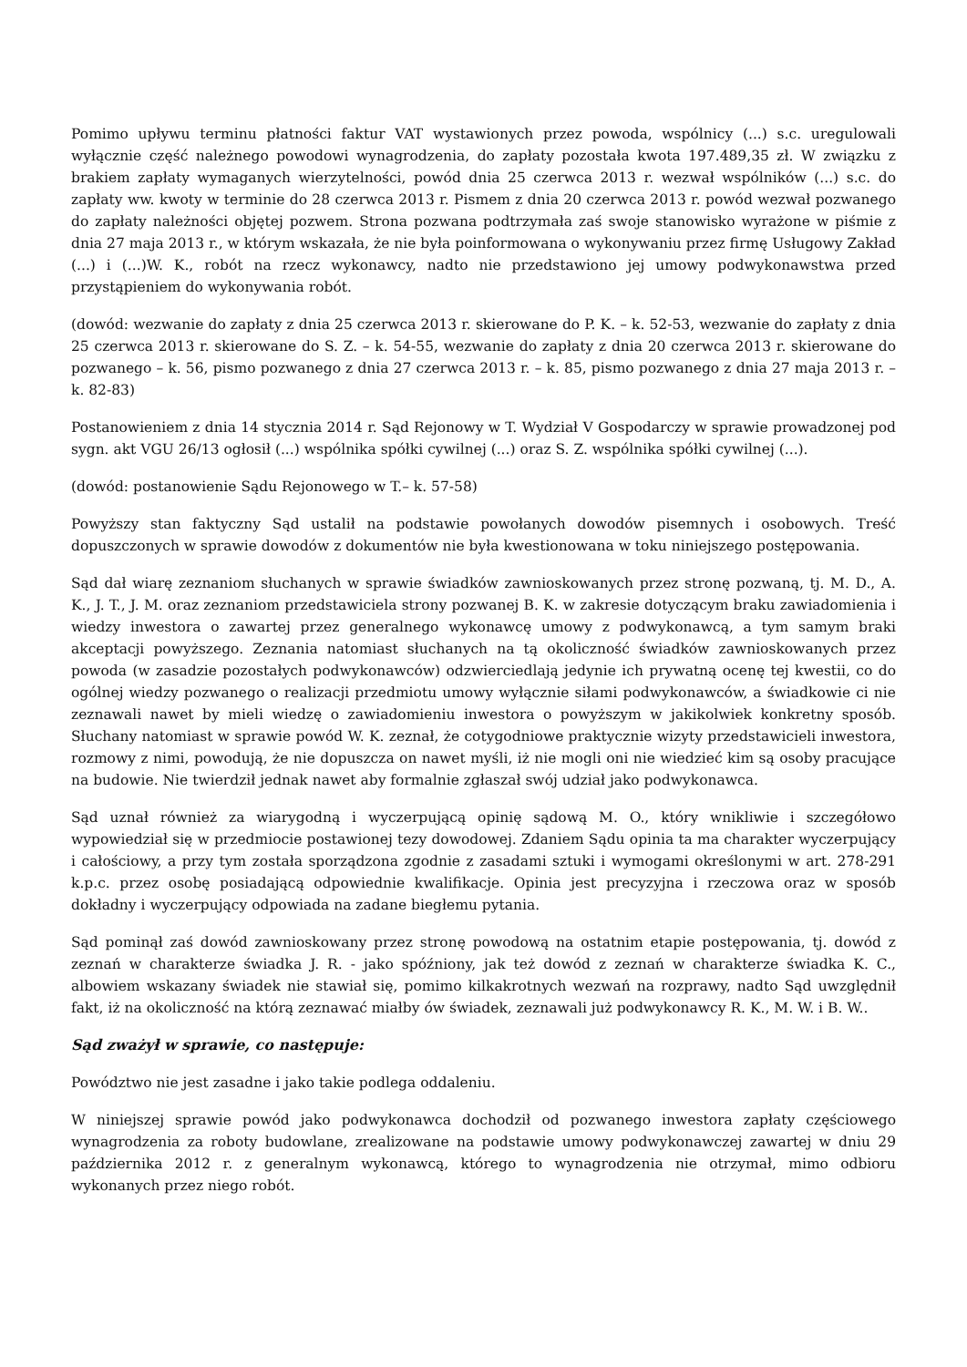Pomimo upływu terminu płatności faktur VAT wystawionych przez powoda, wspólnicy (...) s.c. uregulowali wyłącznie część należnego powodowi wynagrodzenia, do zapłaty pozostała kwota 197.489,35 zł. W związku z brakiem zapłaty wymaganych wierzytelności, powód dnia 25 czerwca 2013 r. wezwał wspólników (...) s.c. do zapłaty ww. kwoty w terminie do 28 czerwca 2013 r. Pismem z dnia 20 czerwca 2013 r. powód wezwał pozwanego do zapłaty należności objętej pozwem. Strona pozwana podtrzymała zaś swoje stanowisko wyrażone w piśmie z dnia 27 maja 2013 r., w którym wskazała, że nie była poinformowana o wykonywaniu przez firmę Usługowy Zakład (...) i (...)W. K., robót na rzecz wykonawcy, nadto nie przedstawiono jej umowy podwykonawstwa przed przystąpieniem do wykonywania robót.
(dowód: wezwanie do zapłaty z dnia 25 czerwca 2013 r. skierowane do P. K. – k. 52-53, wezwanie do zapłaty z dnia 25 czerwca 2013 r. skierowane do S. Z. – k. 54-55, wezwanie do zapłaty z dnia 20 czerwca 2013 r. skierowane do pozwanego – k. 56, pismo pozwanego z dnia 27 czerwca 2013 r. – k. 85, pismo pozwanego z dnia 27 maja 2013 r. – k. 82-83)
Postanowieniem z dnia 14 stycznia 2014 r. Sąd Rejonowy w T. Wydział V Gospodarczy w sprawie prowadzonej pod sygn. akt VGU 26/13 ogłosił (...) wspólnika spółki cywilnej (...) oraz S. Z. wspólnika spółki cywilnej (...).
(dowód: postanowienie Sądu Rejonowego w T.– k. 57-58)
Powyższy stan faktyczny Sąd ustalił na podstawie powołanych dowodów pisemnych i osobowych. Treść dopuszczonych w sprawie dowodów z dokumentów nie była kwestionowana w toku niniejszego postępowania.
Sąd dał wiarę zeznaniom słuchanych w sprawie świadków zawnioskowanych przez stronę pozwaną, tj. M. D., A. K., J. T., J. M. oraz zeznaniom przedstawiciela strony pozwanej B. K. w zakresie dotyczącym braku zawiadomienia i wiedzy inwestora o zawartej przez generalnego wykonawcę umowy z podwykonawcą, a tym samym braki akceptacji powyższego. Zeznania natomiast słuchanych na tą okoliczność świadków zawnioskowanych przez powoda (w zasadzie pozostałych podwykonawców) odzwierciedlają jedynie ich prywatną ocenę tej kwestii, co do ogólnej wiedzy pozwanego o realizacji przedmiotu umowy wyłącznie siłami podwykonawców, a świadkowie ci nie zeznawali nawet by mieli wiedzę o zawiadomieniu inwestora o powyższym w jakikolwiek konkretny sposób. Słuchany natomiast w sprawie powód W. K. zeznał, że cotygodniowe praktycznie wizyty przedstawicieli inwestora, rozmowy z nimi, powodują, że nie dopuszcza on nawet myśli, iż nie mogli oni nie wiedzieć kim są osoby pracujące na budowie. Nie twierdził jednak nawet aby formalnie zgłaszał swój udział jako podwykonawca.
Sąd uznał również za wiarygodną i wyczerpującą opinię sądową M. O., który wnikliwie i szczegółowo wypowiedział się w przedmiocie postawionej tezy dowodowej. Zdaniem Sądu opinia ta ma charakter wyczerpujący i całościowy, a przy tym została sporządzona zgodnie z zasadami sztuki i wymogami określonymi w art. 278-291 k.p.c. przez osobę posiadającą odpowiednie kwalifikacje. Opinia jest precyzyjna i rzeczowa oraz w sposób dokładny i wyczerpujący odpowiada na zadane biegłemu pytania.
Sąd pominął zaś dowód zawnioskowany przez stronę powodową na ostatnim etapie postępowania, tj. dowód z zeznań w charakterze świadka J. R. - jako spóźniony, jak też dowód z zeznań w charakterze świadka K. C., albowiem wskazany świadek nie stawiał się, pomimo kilkakrotnych wezwań na rozprawy, nadto Sąd uwzględnił fakt, iż na okoliczność na którą zeznawać miałby ów świadek, zeznawali już podwykonawcy R. K., M. W. i B. W..
Sąd zważył w sprawie, co następuje:
Powództwo nie jest zasadne i jako takie podlega oddaleniu.
W niniejszej sprawie powód jako podwykonawca dochodził od pozwanego inwestora zapłaty częściowego wynagrodzenia za roboty budowlane, zrealizowane na podstawie umowy podwykonawczej zawartej w dniu 29 października 2012 r. z generalnym wykonawcą, którego to wynagrodzenia nie otrzymał, mimo odbioru wykonanych przez niego robót.